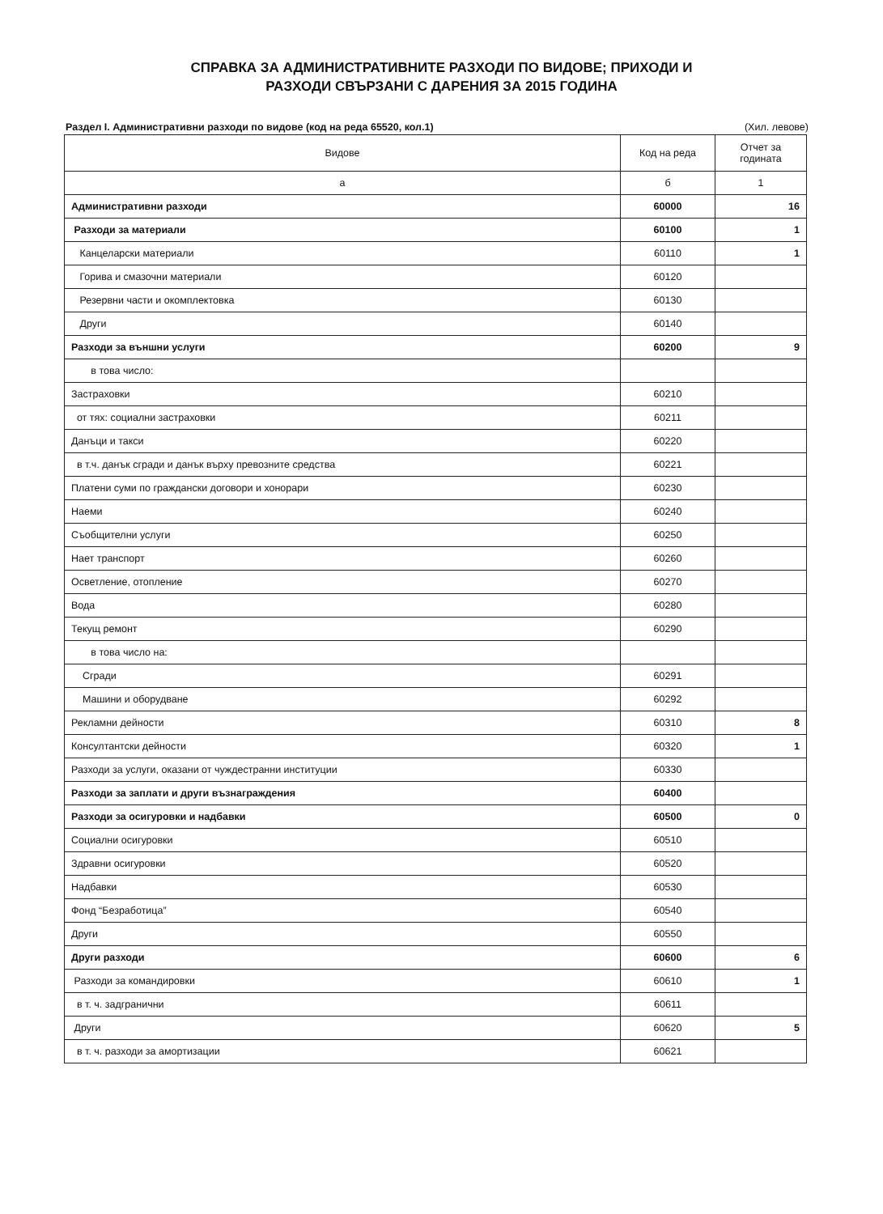СПРАВКА ЗА АДМИНИСТРАТИВНИТЕ РАЗХОДИ ПО ВИДОВЕ; ПРИХОДИ И
РАЗХОДИ СВЪРЗАНИ С ДАРЕНИЯ ЗА 2015 ГОДИНА
Раздел I. Административни разходи по видове (код на реда 65520, кол.1) (Хил. левове)
| Видове | Код на реда | Отчет за годината |
| --- | --- | --- |
| а | б | 1 |
| Административни разходи | 60000 | 16 |
| Разходи за материали | 60100 | 1 |
| Канцеларски материали | 60110 | 1 |
| Горива и смазочни материали | 60120 | |
| Резервни части и окомплектовка | 60130 | |
| Други | 60140 | |
| Разходи за външни услуги | 60200 | 9 |
| в това число: | | |
| Застраховки | 60210 | |
| от тях: социални застраховки | 60211 | |
| Данъци и такси | 60220 | |
| в т.ч. данък сгради и данък върху превозните средства | 60221 | |
| Платени суми по граждански договори и хонорари | 60230 | |
| Наеми | 60240 | |
| Съобщителни услуги | 60250 | |
| Нает транспорт | 60260 | |
| Осветление, отопление | 60270 | |
| Вода | 60280 | |
| Текущ ремонт | 60290 | |
| в това число на: | | |
| Сгради | 60291 | |
| Машини и оборудване | 60292 | |
| Рекламни дейности | 60310 | 8 |
| Консултантски дейности | 60320 | 1 |
| Разходи за услуги, оказани от чуждестранни институции | 60330 | |
| Разходи за заплати и други възнаграждения | 60400 | |
| Разходи за осигуровки и надбавки | 60500 | 0 |
| Социални осигуровки | 60510 | |
| Здравни осигуровки | 60520 | |
| Надбавки | 60530 | |
| Фонд “Безработица” | 60540 | |
| Други | 60550 | |
| Други разходи | 60600 | 6 |
| Разходи за командировки | 60610 | 1 |
| в т. ч. задгранични | 60611 | |
| Други | 60620 | 5 |
| в т. ч. разходи за амортизации | 60621 | |